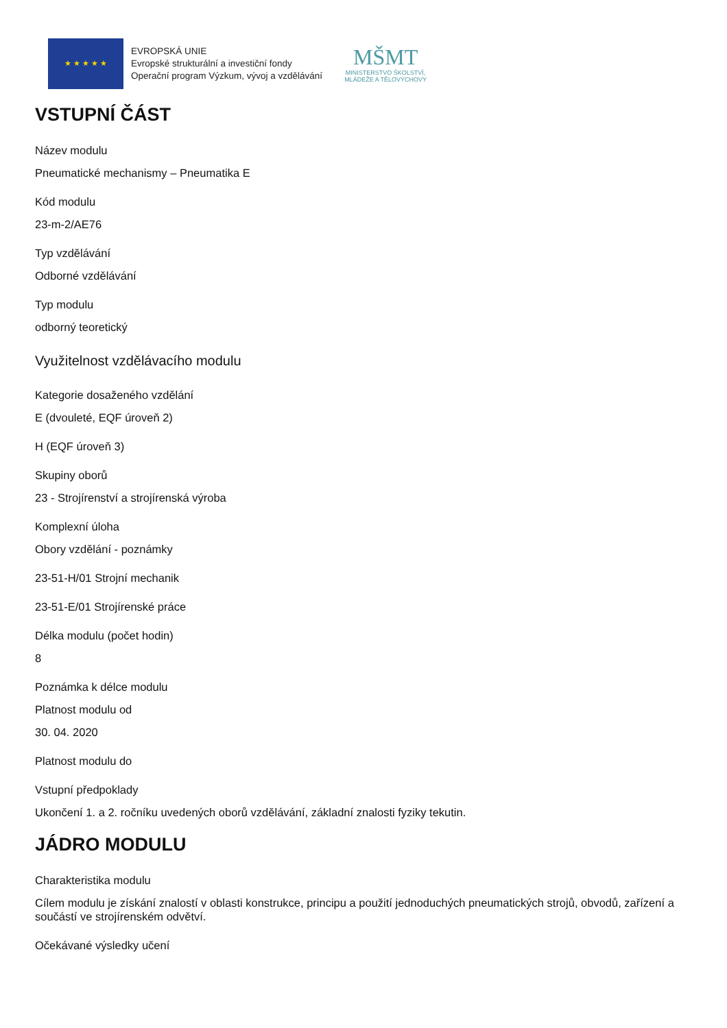★ ★ ★ ★ ★
EVROPSKÁ UNIE
Evropské strukturální a investiční fondy
Operační program Výzkum, vývoj a vzdělávání
MŠMT
MINISTERSTVO ŠKOLSTVÍ,
MLÁDEŽE A TĚLOVÝCHOVY
VSTUPNÍ ČÁST
Název modulu
Pneumatické mechanismy – Pneumatika E
Kód modulu
23-m-2/AE76
Typ vzdělávání
Odborné vzdělávání
Typ modulu
odborný teoretický
Využitelnost vzdělávacího modulu
Kategorie dosaženého vzdělání
E (dvouleté, EQF úroveň 2)
H (EQF úroveň 3)
Skupiny oborů
23 - Strojírenství a strojírenská výroba
Komplexní úloha
Obory vzdělání - poznámky
23-51-H/01 Strojní mechanik
23-51-E/01 Strojírenské práce
Délka modulu (počet hodin)
8
Poznámka k délce modulu
Platnost modulu od
30. 04. 2020
Platnost modulu do
Vstupní předpoklady
Ukončení 1. a 2. ročníku uvedených oborů vzdělávání, základní znalosti fyziky tekutin.
JÁDRO MODULU
Charakteristika modulu
Cílem modulu je získání znalostí v oblasti konstrukce, principu a použití jednoduchých pneumatických strojů, obvodů, zařízení a součástí ve strojírenském odvětví.
Očekávané výsledky učení